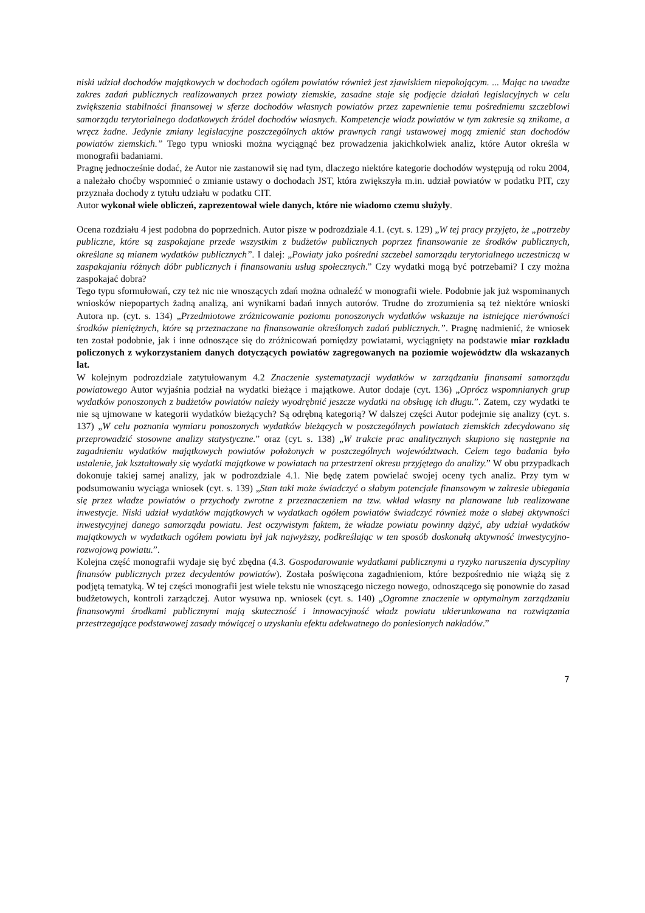niski udział dochodów majątkowych w dochodach ogółem powiatów również jest zjawiskiem niepokojącym. ... Mając na uwadze zakres zadań publicznych realizowanych przez powiaty ziemskie, zasadne staje się podjęcie działań legislacyjnych w celu zwiększenia stabilności finansowej w sferze dochodów własnych powiatów przez zapewnienie temu pośredniemu szczeblowi samorządu terytorialnego dodatkowych źródeł dochodów własnych. Kompetencje władz powiatów w tym zakresie są znikome, a wręcz żadne. Jedynie zmiany legislacyjne poszczególnych aktów prawnych rangi ustawowej mogą zmienić stan dochodów powiatów ziemskich.” Tego typu wnioski można wyciągnąć bez prowadzenia jakichkolwiek analiz, które Autor określa w monografii badaniami.
Pragnę jednocześnie dodać, że Autor nie zastanowił się nad tym, dlaczego niektóre kategorie dochodów występują od roku 2004, a należało choćby wspomnieć o zmianie ustawy o dochodach JST, która zwiększyła m.in. udział powiatów w podatku PIT, czy przyznała dochody z tytułu udziału w podatku CIT.
Autor wykonał wiele obliczeń, zaprezentował wiele danych, które nie wiadomo czemu służyły.
Ocena rozdziału 4 jest podobna do poprzednich. Autor pisze w podrozdziale 4.1. (cyt. s. 129) „W tej pracy przyjęto, że „potrzeby publiczne, które są zaspokajane przede wszystkim z budżetów publicznych poprzez finansowanie ze środków publicznych, określane są mianem wydatków publicznych”. I dalej: „Powiaty jako pośredni szczebel samorządu terytorialnego uczestniczą w zaspakajaniu różnych dóbr publicznych i finansowaniu usług społecznych.” Czy wydatki mogą być potrzebami? I czy można zaspokajać dobra?
Tego typu sformułowań, czy też nic nie wnoszących zdań można odnaleźć w monografii wiele. Podobnie jak już wspominanych wniosków niepopartych żadną analizą, ani wynikami badań innych autorów. Trudne do zrozumienia są też niektóre wnioski Autora np. (cyt. s. 134) „Przedmiotowe zróżnicowanie poziomu ponoszonych wydatków wskazuje na istniejące nierówności środków pieniężnych, które są przeznaczane na finansowanie określonych zadań publicznych.”. Pragnę nadmienić, że wniosek ten został podobnie, jak i inne odnoszące się do zróżnicowań pomiędzy powiatami, wyciągnięty na podstawie miar rozkładu policzonych z wykorzystaniem danych dotyczących powiatów zagregowanych na poziomie województw dla wskazanych lat.
W kolejnym podrozdziale zatytułowanym 4.2 Znaczenie systematyzacji wydatków w zarządzaniu finansami samorządu powiatowego Autor wyjaśnia podział na wydatki bieżące i majątkowe. Autor dodaje (cyt. 136) „Oprócz wspomnianych grup wydatków ponoszonych z budżetów powiatów należy wyodrębnić jeszcze wydatki na obsługę ich długu.”. Zatem, czy wydatki te nie są ujmowane w kategorii wydatków bieżących? Są odrębną kategorią? W dalszej części Autor podejmie się analizy (cyt. s. 137) „W celu poznania wymiaru ponoszonych wydatków bieżących w poszczególnych powiatach ziemskich zdecydowano się przeprowadzić stosowne analizy statystyczne.” oraz (cyt. s. 138) „W trakcie prac analitycznych skupiono się następnie na zagadnieniu wydatków majątkowych powiatów położonych w poszczególnych województwach. Celem tego badania było ustalenie, jak kształtowały się wydatki majątkowe w powiatach na przestrzeni okresu przyjętego do analizy.” W obu przypadkach dokonuje takiej samej analizy, jak w podrozdziale 4.1. Nie będę zatem powielać swojej oceny tych analiz. Przy tym w podsumowaniu wyciąga wniosek (cyt. s. 139) „Stan taki może świadczyć o słabym potencjale finansowym w zakresie ubiegania się przez władze powiatów o przychody zwrotne z przeznaczeniem na tzw. wkład własny na planowane lub realizowane inwestycje. Niski udział wydatków majątkowych w wydatkach ogółem powiatów świadczyć również może o słabej aktywności inwestycyjnej danego samorządu powiatu. Jest oczywistym faktem, że władze powiatu powinny dążyć, aby udział wydatków majątkowych w wydatkach ogółem powiatu był jak najwyższy, podkreślając w ten sposób doskonałą aktywność inwestycyjno-rozwojową powiatu.”.
Kolejna część monografii wydaje się być zbędna (4.3. Gospodarowanie wydatkami publicznymi a ryzyko naruszenia dyscypliny finansów publicznych przez decydentów powiatów). Została poświęcona zagadnieniom, które bezpośrednio nie wiążą się z podjętą tematyką. W tej części monografii jest wiele tekstu nie wnoszącego niczego nowego, odnoszącego się ponownie do zasad budżetowych, kontroli zarządczej. Autor wysuwa np. wniosek (cyt. s. 140) „Ogromne znaczenie w optymalnym zarządzaniu finansowymi środkami publicznymi mają skuteczność i innowacyjność władz powiatu ukierunkowana na rozwiązania przestrzegające podstawowej zasady mówiącej o uzyskaniu efektu adekwatnego do poniesionych nakładów.”
7